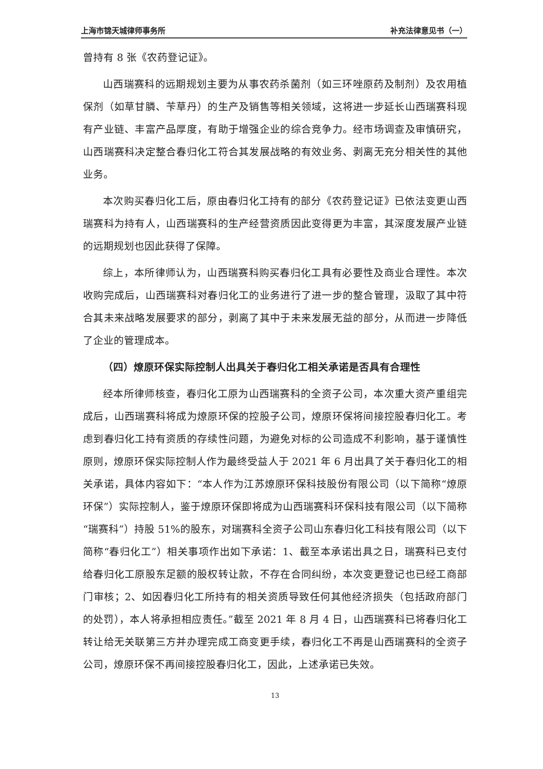上海市锦天城律师事务所 补充法律意见书（一）
曾持有 8 张《农药登记证》。
山西瑞赛科的远期规划主要为从事农药杀菌剂（如三环唑原药及制剂）及农用植保剂（如草甘膦、苄草丹）的生产及销售等相关领域，这将进一步延长山西瑞赛科现有产业链、丰富产品厚度，有助于增强企业的综合竞争力。经市场调查及审慎研究，山西瑞赛科决定整合春归化工符合其发展战略的有效业务、剥离无充分相关性的其他业务。
本次购买春归化工后，原由春归化工持有的部分《农药登记证》已依法变更山西瑞赛科为持有人，山西瑞赛科的生产经营资质因此变得更为丰富，其深度发展产业链的远期规划也因此获得了保障。
综上，本所律师认为，山西瑞赛科购买春归化工具有必要性及商业合理性。本次收购完成后，山西瑞赛科对春归化工的业务进行了进一步的整合管理，汲取了其中符合其未来战略发展要求的部分，剥离了其中于未来发展无益的部分，从而进一步降低了企业的管理成本。
（四）燎原环保实际控制人出具关于春归化工相关承诺是否具有合理性
经本所律师核查，春归化工原为山西瑞赛科的全资子公司，本次重大资产重组完成后，山西瑞赛科将成为燎原环保的控股子公司，燎原环保将间接控股春归化工。考虑到春归化工持有资质的存续性问题，为避免对标的公司造成不利影响，基于谨慎性原则，燎原环保实际控制人作为最终受益人于 2021 年 6 月出具了关于春归化工的相关承诺，具体内容如下：“本人作为江苏燎原环保科技股份有限公司（以下简称“燎原环保”）实际控制人，鉴于燎原环保即将成为山西瑞赛科环保科技有限公司（以下简称“瑞赛科”）持股 51%的股东，对瑞赛科全资子公司山东春归化工科技有限公司（以下简称“春归化工”）相关事项作出如下承诺：1、截至本承诺出具之日，瑞赛科已支付给春归化工原股东足额的股权转让款，不存在合同纠纷，本次变更登记也已经工商部门审核；2、如因春归化工所持有的相关资质导致任何其他经济损失（包括政府部门的处罚），本人将承担相应责任。”截至 2021 年 8 月 4 日，山西瑞赛科已将春归化工转让给无关联第三方并办理完成工商变更手续，春归化工不再是山西瑞赛科的全资子公司，燎原环保不再间接控股春归化工，因此，上述承诺已失效。
13